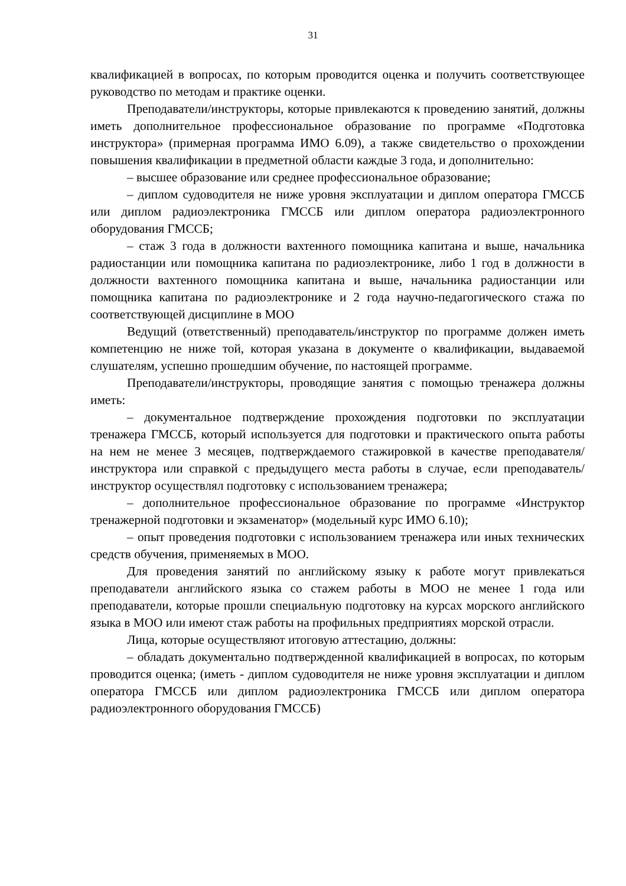31
квалификацией в вопросах, по которым проводится оценка и получить соответствующее руководство по методам и практике оценки.
Преподаватели/инструкторы, которые привлекаются к проведению занятий, должны иметь дополнительное профессиональное образование по программе «Подготовка инструктора» (примерная программа ИМО 6.09), а также свидетельство о прохождении повышения квалификации в предметной области каждые 3 года, и дополнительно:
– высшее образование или среднее профессиональное образование;
– диплом судоводителя не ниже уровня эксплуатации и диплом оператора ГМССБ или диплом радиоэлектроника ГМССБ или диплом оператора радиоэлектронного оборудования ГМССБ;
– стаж 3 года в должности вахтенного помощника капитана и выше, начальника радиостанции или помощника капитана по радиоэлектронике, либо 1 год в должности в должности вахтенного помощника капитана и выше, начальника радиостанции или помощника капитана по радиоэлектронике и 2 года научно-педагогического стажа по соответствующей дисциплине в МОО
Ведущий (ответственный) преподаватель/инструктор по программе должен иметь компетенцию не ниже той, которая указана в документе о квалификации, выдаваемой слушателям, успешно прошедшим обучение, по настоящей программе.
Преподаватели/инструкторы, проводящие занятия с помощью тренажера должны иметь:
– документальное подтверждение прохождения подготовки по эксплуатации тренажера ГМССБ, который используется для подготовки и практического опыта работы на нем не менее 3 месяцев, подтверждаемого стажировкой в качестве преподавателя/инструктора или справкой с предыдущего места работы в случае, если преподаватель/инструктор осуществлял подготовку с использованием тренажера;
– дополнительное профессиональное образование по программе «Инструктор тренажерной подготовки и экзаменатор» (модельный курс ИМО 6.10);
– опыт проведения подготовки с использованием тренажера или иных технических средств обучения, применяемых в МОО.
Для проведения занятий по английскому языку к работе могут привлекаться преподаватели английского языка со стажем работы в МОО не менее 1 года или преподаватели, которые прошли специальную подготовку на курсах морского английского языка в МОО или имеют стаж работы на профильных предприятиях морской отрасли.
Лица, которые осуществляют итоговую аттестацию, должны:
– обладать документально подтвержденной квалификацией в вопросах, по которым проводится оценка; (иметь - диплом судоводителя не ниже уровня эксплуатации и диплом оператора ГМССБ или диплом радиоэлектроника ГМССБ или диплом оператора радиоэлектронного оборудования ГМССБ)